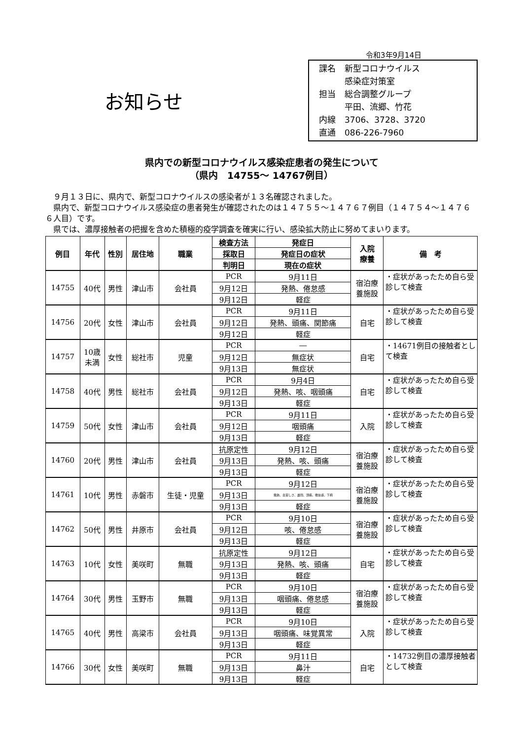令和3年9月14日
お知らせ
| 課名 | 新型コロナウイルス |
| | 感染症対策室 |
| 担当 | 総合調整グループ |
| | 平田、流郷、竹花 |
| 内線 | 3706、3728、3720 |
| 直通 | 086-226-7960 |
県内での新型コロナウイルス感染症患者の発生について
（県内　14755～ 14767例目）
　９月１３日に、県内で、新型コロナウイルスの感染者が１３名確認されました。
　県内で、新型コロナウイルス感染症の患者発生が確認されたのは１４７５５～１４７６７例目（１４７５４～１４７６６人目）です。
　県では、濃厚接触者の把握を含めた積極的疫学調査を確実に行い、感染拡大防止に努めてまいります。
| 例目 | 年代 | 性別 | 居住地 | 職業 | 検査方法 | 発症日 | 入院 療養 | 備 考 |
| --- | --- | --- | --- | --- | --- | --- | --- | --- |
| | | | | | 採取日 | 発症日の症状 | | |
| | | | | | 判明日 | 現在の症状 | | |
| 14755 | 40代 | 男性 | 津山市 | 会社員 | PCR | 9月11日 | 宿泊療 養施設 | ・症状があったため自ら受診して検査 |
| | | | | | 9月12日 | 発熱、倦怠感 | | |
| | | | | | 9月12日 | 軽症 | | |
| 14756 | 20代 | 女性 | 津山市 | 会社員 | PCR | 9月11日 | 自宅 | ・症状があったため自ら受診して検査 |
| | | | | | 9月12日 | 発熱、頭痛、関節痛 | | |
| | | | | | 9月12日 | 軽症 | | |
| 14757 | 10歳 未満 | 女性 | 総社市 | 児童 | PCR | ― | 自宅 | ・14671例目の接触者として検査 |
| | | | | | 9月12日 | 無症状 | | |
| | | | | | 9月13日 | 無症状 | | |
| 14758 | 40代 | 男性 | 総社市 | 会社員 | PCR | 9月4日 | 自宅 | ・症状があったため自ら受診して検査 |
| | | | | | 9月12日 | 発熱、咳、咽頭痛 | | |
| | | | | | 9月13日 | 軽症 | | |
| 14759 | 50代 | 女性 | 津山市 | 会社員 | PCR | 9月11日 | 入院 | ・症状があったため自ら受診して検査 |
| | | | | | 9月12日 | 咽頭痛 | | |
| | | | | | 9月13日 | 軽症 | | |
| 14760 | 20代 | 男性 | 津山市 | 会社員 | 抗原定性 | 9月12日 | 宿泊療 養施設 | ・症状があったため自ら受診して検査 |
| | | | | | 9月13日 | 発熱、咳、頭痛 | | |
| | | | | | 9月13日 | 軽症 | | |
| 14761 | 10代 | 男性 | 赤磐市 | 生徒・児童 | PCR | 9月12日 | 宿泊療 養施設 | ・症状があったため自ら受診して検査 |
| | | | | | 9月13日 | 発熱、息苦しさ、鼻閉、頭痛、倦怠感、下痢 | | |
| | | | | | 9月13日 | 軽症 | | |
| 14762 | 50代 | 男性 | 井原市 | 会社員 | PCR | 9月10日 | 宿泊療 養施設 | ・症状があったため自ら受診して検査 |
| | | | | | 9月12日 | 咳、倦怠感 | | |
| | | | | | 9月13日 | 軽症 | | |
| 14763 | 10代 | 女性 | 美咲町 | 無職 | 抗原定性 | 9月12日 | 自宅 | ・症状があったため自ら受診して検査 |
| | | | | | 9月13日 | 発熱、咳、頭痛 | | |
| | | | | | 9月13日 | 軽症 | | |
| 14764 | 30代 | 男性 | 玉野市 | 無職 | PCR | 9月10日 | 宿泊療 養施設 | ・症状があったため自ら受診して検査 |
| | | | | | 9月13日 | 咽頭痛、倦怠感 | | |
| | | | | | 9月13日 | 軽症 | | |
| 14765 | 40代 | 男性 | 高梁市 | 会社員 | PCR | 9月10日 | 入院 | ・症状があったため自ら受診して検査 |
| | | | | | 9月13日 | 咽頭痛、味覚異常 | | |
| | | | | | 9月13日 | 軽症 | | |
| 14766 | 30代 | 女性 | 美咲町 | 無職 | PCR | 9月11日 | 自宅 | ・14732例目の濃厚接触者として検査 |
| | | | | | 9月13日 | 鼻汁 | | |
| | | | | | 9月13日 | 軽症 | | |